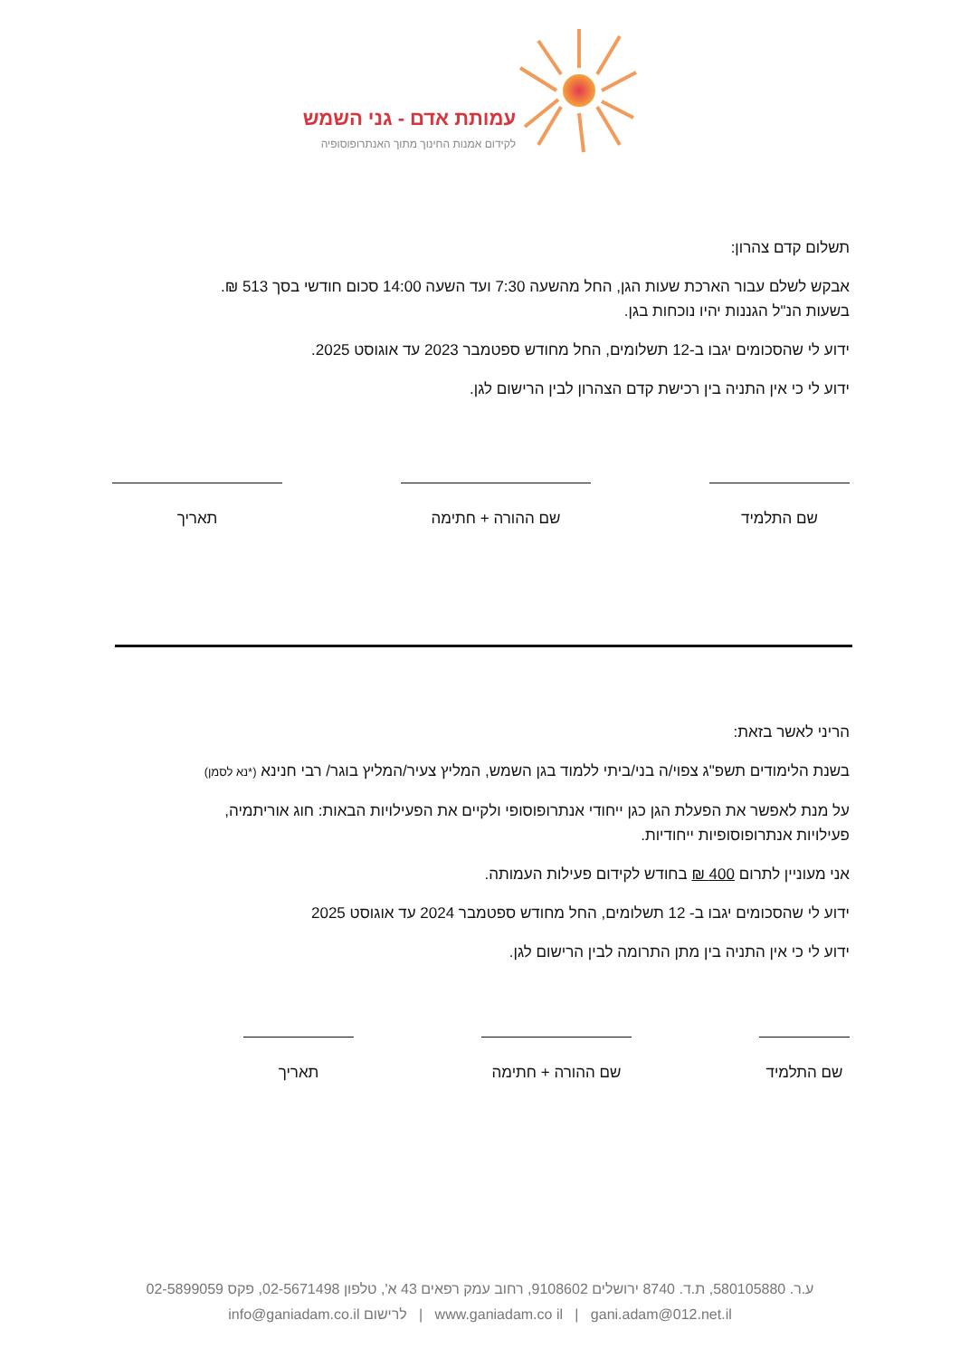עמותת אדם - גני השמש
לקידום אמנות החינוך מתוך האנתרופוסופיה
תשלום קדם צהרון:
אבקש לשלם עבור הארכת שעות הגן, החל מהשעה 7:30 ועד השעה 14:00 סכום חודשי בסך 513 ₪.
בשעות הנ"ל הגננות יהיו נוכחות בגן.
ידוע לי שהסכומים יגבו ב-12 תשלומים, החל מחודש ספטמבר 2023 עד אוגוסט 2025.
ידוע לי כי אין התניה בין רכישת קדם הצהרון לבין הרישום לגן.
שם התלמיד שם ההורה + חתימה תאריך
הריני לאשר בזאת:
בשנת הלימודים תשפ"ג צפוי/ה בני/ביתי ללמוד בגן השמש, המליץ צעיר/המליץ בוגר/ רבי חנינא (*נא לסמן)
על מנת לאפשר את הפעלת הגן כגן ייחודי אנתרופוסופי ולקיים את הפעילויות הבאות: חוג אוריתמיה,
פעילויות אנתרופוסופיות ייחודיות.
אני מעוניין לתרום 400 ₪ בחודש לקידום פעילות העמותה.
ידוע לי שהסכומים יגבו ב- 12 תשלומים, החל מחודש ספטמבר 2024 עד אוגוסט 2025
ידוע לי כי אין התניה בין מתן התרומה לבין הרישום לגן.
שם התלמיד שם ההורה + חתימה תאריך
ע.ר. 580105880, ת.ד. 8740 ירושלים 9108602, רחוב עמק רפאים 43 א', טלפון 02-5671498, פקס 02-5899059
www.ganiadam.co il | gani.adam@012.net.il | לרישום info@ganiadam.co.il